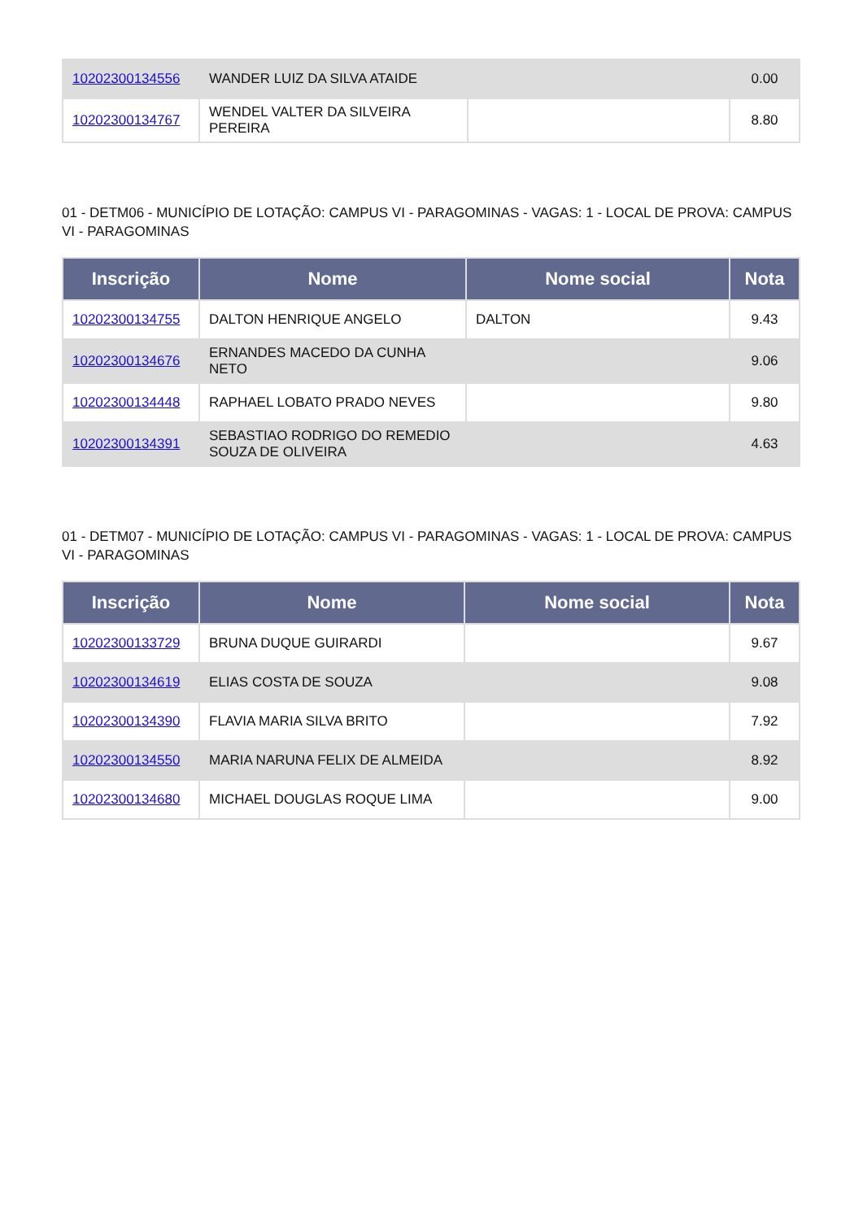| 10202300134556 | WANDER LUIZ DA SILVA ATAIDE | | 0.00 |
| 10202300134767 | WENDEL VALTER DA SILVEIRA PEREIRA | | 8.80 |
01 - DETM06 - MUNICÍPIO DE LOTAÇÃO: CAMPUS VI - PARAGOMINAS - VAGAS: 1 - LOCAL DE PROVA: CAMPUS VI - PARAGOMINAS
| Inscrição | Nome | Nome social | Nota |
| --- | --- | --- | --- |
| 10202300134755 | DALTON HENRIQUE ANGELO | DALTON | 9.43 |
| 10202300134676 | ERNANDES MACEDO DA CUNHA NETO | | 9.06 |
| 10202300134448 | RAPHAEL LOBATO PRADO NEVES | | 9.80 |
| 10202300134391 | SEBASTIAO RODRIGO DO REMEDIO SOUZA DE OLIVEIRA | | 4.63 |
01 - DETM07 - MUNICÍPIO DE LOTAÇÃO: CAMPUS VI - PARAGOMINAS - VAGAS: 1 - LOCAL DE PROVA: CAMPUS VI - PARAGOMINAS
| Inscrição | Nome | Nome social | Nota |
| --- | --- | --- | --- |
| 10202300133729 | BRUNA DUQUE GUIRARDI | | 9.67 |
| 10202300134619 | ELIAS COSTA DE SOUZA | | 9.08 |
| 10202300134390 | FLAVIA MARIA SILVA BRITO | | 7.92 |
| 10202300134550 | MARIA NARUNA FELIX DE ALMEIDA | | 8.92 |
| 10202300134680 | MICHAEL DOUGLAS ROQUE LIMA | | 9.00 |